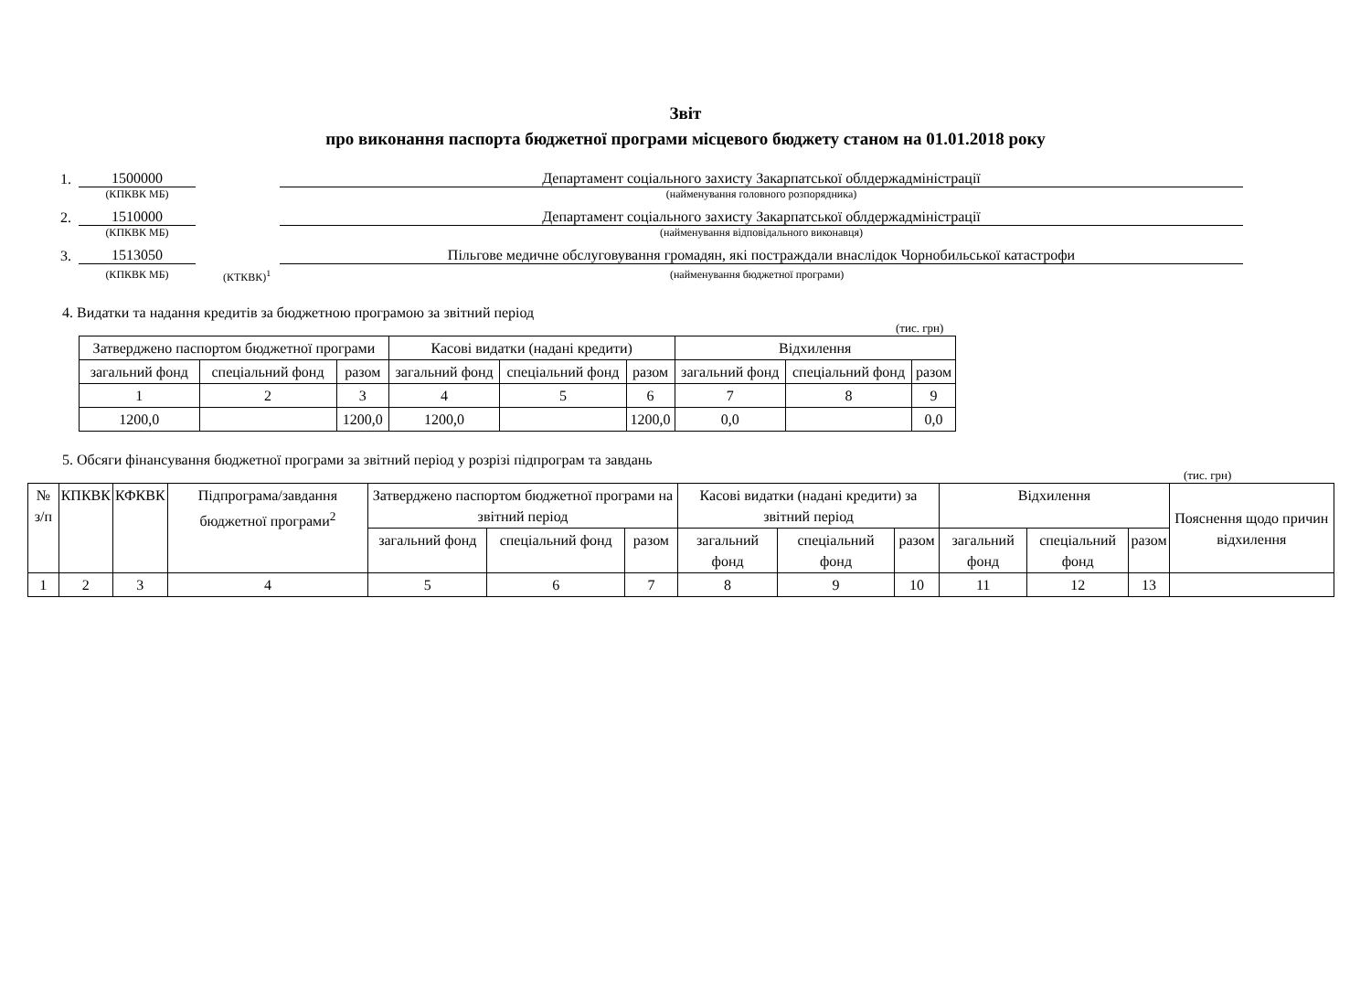Звіт
про виконання паспорта бюджетної програми місцевого бюджету станом на 01.01.2018 року
1. 1500000 Департамент соціального захисту Закарпатської облдержадміністрації
(КПКВК МБ) (найменування головного розпорядника)
2. 1510000 Департамент соціального захисту Закарпатської облдержадміністрації
(КПКВК МБ) (найменування відповідального виконавця)
3. 1513050 Пільгове медичне обслуговування громадян, які постраждали внаслідок Чорнобильської катастрофи
(КПКВК МБ) (КТКВК)<sup>1</sup> (найменування бюджетної програми)
4. Видатки та надання кредитів за бюджетною програмою за звітний період
(тис. грн)
| Затверджено паспортом бюджетної програми | | | Касові видатки (надані кредити) | | | Відхилення | | |
| загальний фонд | спеціальний фонд | разом | загальний фонд | спеціальний фонд | разом | загальний фонд | спеціальний фонд | разом |
| 1 | 2 | 3 | 4 | 5 | 6 | 7 | 8 | 9 |
| 1200,0 | | 1200,0 | 1200,0 | | 1200,0 | 0,0 | | 0,0 |
5. Обсяги фінансування бюджетної програми за звітний період у розрізі підпрограм та завдань
(тис. грн)
| № з/п | КПКВК | КФКВК | Підпрограма/завдання бюджетної програми<sup>2</sup> | Затверджено паспортом бюджетної програми на звітний період | | | Касові видатки (надані кредити) за звітний період | | | Відхилення | | | Пояснення щодо причин відхилення |
| | | | | загальний фонд | спеціальний фонд | разом | загальний фонд | спеціальний фонд | разом | загальний фонд | спеціальний фонд | разом | |
| 1 | 2 | 3 | 4 | 5 | 6 | 7 | 8 | 9 | 10 | 11 | 12 | 13 | |